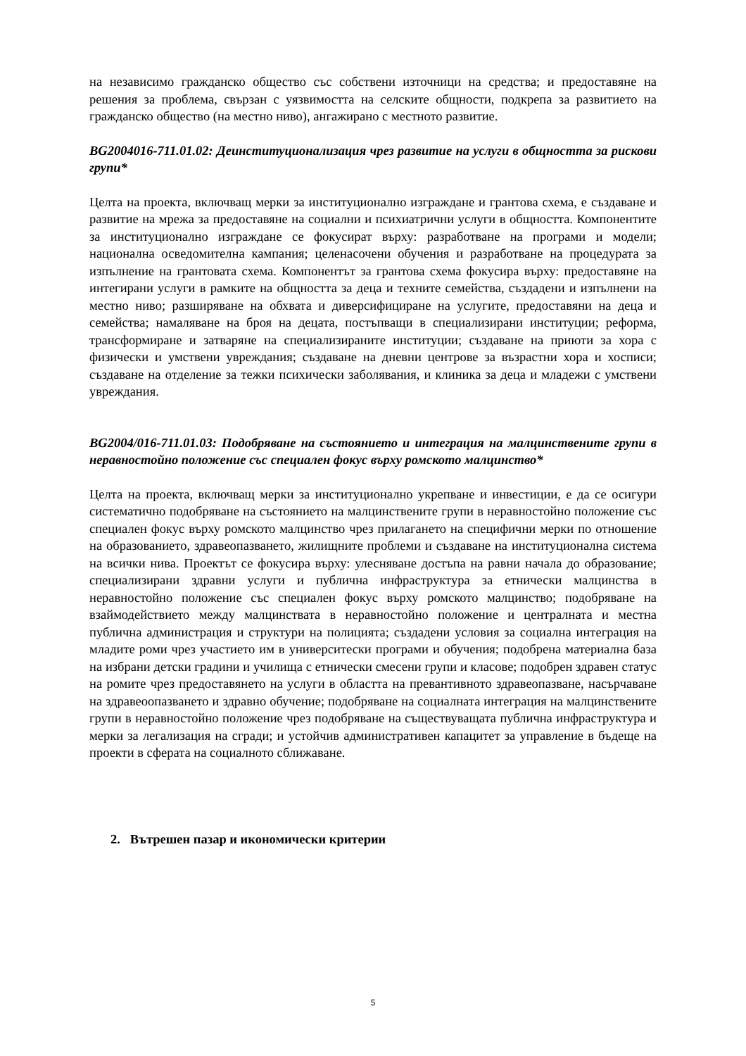на независимо гражданско общество със собствени източници на средства; и предоставяне на решения за проблема, свързан с уязвимостта на селските общности, подкрепа за развитието на гражданско общество (на местно ниво), ангажирано с местното развитие.
BG2004016-711.01.02: Деинституционализация чрез развитие на услуги в общността за рискови групи*
Целта на проекта, включващ мерки за институционално изграждане и грантова схема, е създаване и развитие на мрежа за предоставяне на социални и психиатрични услуги в общността. Компонентите за институционално изграждане се фокусират върху: разработване на програми и модели; национална осведомителна кампания; целенасочени обучения и разработване на процедурата за изпълнение на грантовата схема. Компонентът за грантова схема фокусира върху: предоставяне на интегирани услуги в рамките на общността за деца и техните семейства, създадени и изпълнени на местно ниво; разширяване на обхвата и диверсифициране на услугите, предоставяни на деца и семейства; намаляване на броя на децата, постъпващи в специализирани институции; реформа, трансформиране и затваряне на специализираните институции; създаване на приюти за хора с физически и умствени увреждания; създаване на дневни центрове за възрастни хора и хосписи; създаване на отделение за тежки психически заболявания, и клиника за деца и младежи с умствени увреждания.
BG2004/016-711.01.03: Подобряване на състоянието и интеграция на малцинствените групи в неравностойно положение със специален фокус върху ромското малцинство*
Целта на проекта, включващ мерки за институционално укрепване и инвестиции, е да се осигури систематично подобряване на състоянието на малцинствените групи в неравностойно положение със специален фокус върху ромското малцинство чрез прилагането на специфични мерки по отношение на образованието, здравеопазването, жилищните проблеми и създаване на институционална система на всички нива. Проектът се фокусира върху: улесняване достъпа на равни начала до образование; специализирани здравни услуги и публична инфраструктура за етнически малцинства в неравностойно положение със специален фокус върху ромското малцинство; подобряване на взаймодействието между малцинствата в неравностойно положение и централната и местна публична администрация и структури на полицията; създадени условия за социална интеграция на младите роми чрез участието им в университески програми и обучения; подобрена материална база на избрани детски градини и училища с етнически смесени групи и класове; подобрен здравен статус на ромите чрез предоставянето на услуги в областта на превантивното здравеопазване, насърчаване на здравеоопазването и здравно обучение; подобряване на социалната интеграция на малцинствените групи в неравностойно положение чрез подобряване на съществуващата публична инфраструктура и мерки за легализация на сгради; и устойчив административен капацитет за управление в бъдеще на проекти в сферата на социалното сближаване.
2. Вътрешен пазар и икономически критерии
5